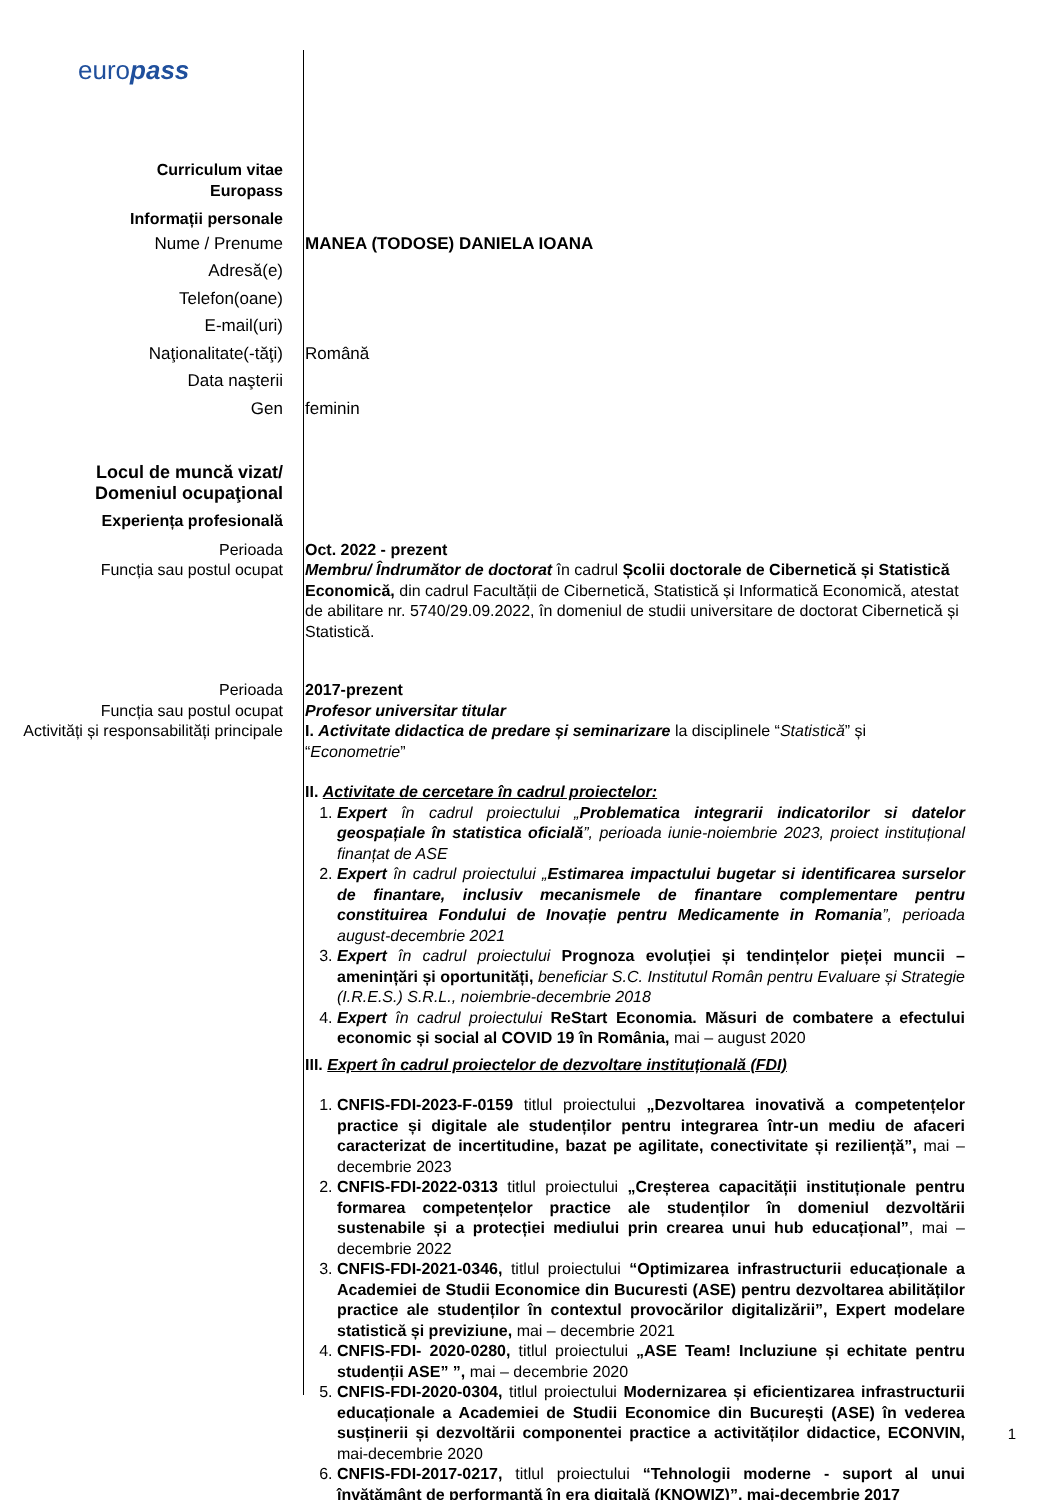europass
Curriculum vitae
Europass
Informații personale
Nume / Prenume
Adresă(e)
Telefon(oane)
E-mail(uri)
Naţionalitate(-tăţi)
Data naşterii
Gen
MANEA (TODOSE) DANIELA IOANA
Română
feminin
Locul de muncă vizat/
Domeniul ocupaţional
Experiența profesională
Perioada
Funcția sau postul ocupat
Oct. 2022 - prezent
Membru/ Îndrumător de doctorat în cadrul Școlii doctorale de Cibernetică și Statistică Economică, din cadrul Facultății de Cibernetică, Statistică și Informatică Economică, atestat de abilitare nr. 5740/29.09.2022, în domeniul de studii universitare de doctorat Cibernetică și Statistică.
Perioada
Funcția sau postul ocupat
Activități și responsabilități principale
2017-prezent
Profesor universitar titular
I. Activitate didactica de predare și seminarizare la disciplinele “Statistică” și “Econometrie”
II. Activitate de cercetare în cadrul proiectelor:
1. Expert în cadrul proiectului „Problematica integrarii indicatorilor si datelor geospațiale în statistica oficială”, perioada iunie-noiembrie 2023, proiect instituțional finanțat de ASE
2. Expert în cadrul proiectului „Estimarea impactului bugetar si identificarea surselor de finantare, inclusiv mecanismele de finantare complementare pentru constituirea Fondului de Inovație pentru Medicamente in Romania”, perioada august-decembrie 2021
3. Expert în cadrul proiectului Prognoza evoluției și tendințelor pieței muncii – amenințări și oportunități, beneficiar S.C. Institutul Român pentru Evaluare și Strategie (I.R.E.S.) S.R.L., noiembrie-decembrie 2018
4. Expert în cadrul proiectului ReStart Economia. Măsuri de combatere a efectului economic și social al COVID 19 în România, mai – august 2020
III. Expert în cadrul proiectelor de dezvoltare instituțională (FDI)
1. CNFIS-FDI-2023-F-0159 titlul proiectului „Dezvoltarea inovativă a competențelor practice și digitale ale studenților pentru integrarea într-un mediu de afaceri caracterizat de incertitudine, bazat pe agilitate, conectivitate și reziliență”, mai – decembrie 2023
2. CNFIS-FDI-2022-0313 titlul proiectului „Creșterea capacității instituționale pentru formarea competențelor practice ale studenților în domeniul dezvoltării sustenabile și a protecției mediului prin crearea unui hub educațional”, mai – decembrie 2022
3. CNFIS-FDI-2021-0346, titlul proiectului “Optimizarea infrastructurii educaționale a Academiei de Studii Economice din Bucuresti (ASE) pentru dezvoltarea abilităților practice ale studenților în contextul provocărilor digitalizării”, Expert modelare statistică și previziune, mai – decembrie 2021
4. CNFIS-FDI- 2020-0280, titlul proiectului „ASE Team! Incluziune și echitate pentru studenții ASE” ”, mai – decembrie 2020
5. CNFIS-FDI-2020-0304, titlul proiectului Modernizarea și eficientizarea infrastructurii educaționale a Academiei de Studii Economice din București (ASE) în vederea susținerii și dezvoltării componentei practice a activităților didactice, ECONVIN, mai-decembrie 2020
6. CNFIS-FDI-2017-0217, titlul proiectului “Tehnologii moderne - suport al unui învățământ de performanță în era digitală (KNOWIZ)”, mai-decembrie 2017
1